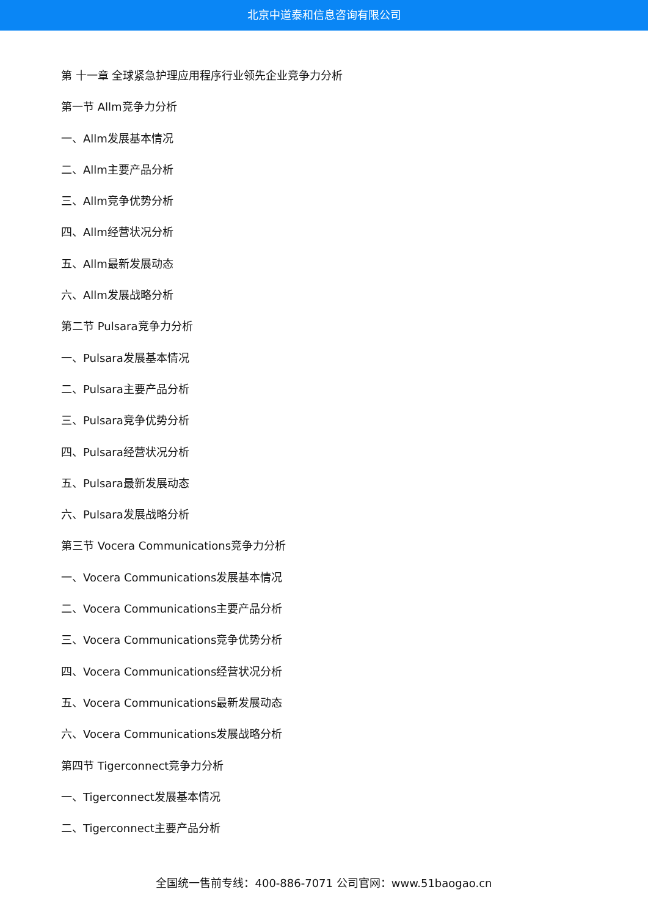北京中道泰和信息咨询有限公司
第 十一章 全球紧急护理应用程序行业领先企业竞争力分析
第一节 Allm竞争力分析
一、Allm发展基本情况
二、Allm主要产品分析
三、Allm竞争优势分析
四、Allm经营状况分析
五、Allm最新发展动态
六、Allm发展战略分析
第二节 Pulsara竞争力分析
一、Pulsara发展基本情况
二、Pulsara主要产品分析
三、Pulsara竞争优势分析
四、Pulsara经营状况分析
五、Pulsara最新发展动态
六、Pulsara发展战略分析
第三节 Vocera Communications竞争力分析
一、Vocera Communications发展基本情况
二、Vocera Communications主要产品分析
三、Vocera Communications竞争优势分析
四、Vocera Communications经营状况分析
五、Vocera Communications最新发展动态
六、Vocera Communications发展战略分析
第四节 Tigerconnect竞争力分析
一、Tigerconnect发展基本情况
二、Tigerconnect主要产品分析
全国统一售前专线：400-886-7071 公司官网：www.51baogao.cn